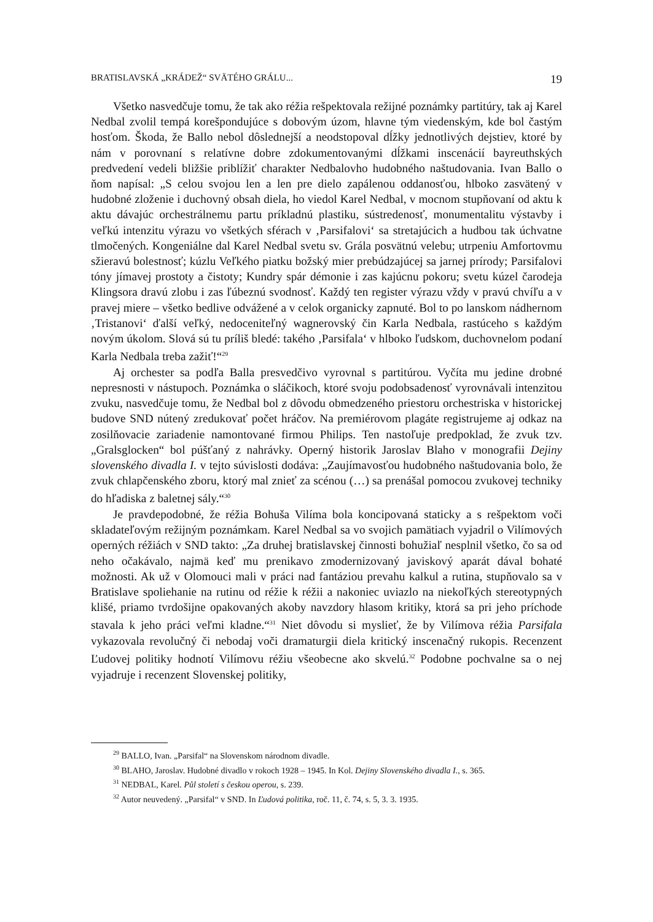BRATISLAVSKÁ „KRÁDEŽ“ SVÄTÉHO GRÁLU... 19
Všetko nasvedčuje tomu, že tak ako réžia rešpektovala režijné poznámky partitúry, tak aj Karel Nedbal zvolil tempá korešpondujúce s dobovým úzom, hlavne tým viedenským, kde bol častým hosťom. Škoda, že Ballo nebol dôslednejší a neodstopoval dĺžky jednotlivých dejstiev, ktoré by nám v porovnaní s relatívne dobre zdokumentovanými dĺžkami inscenácií bayreuthských predvedení vedeli bližšie priblížiť charakter Nedbalovho hudobného naštudovania. Ivan Ballo o ňom napísal: „S celou svojou len a len pre dielo zapálenou oddanosťou, hlboko zasvätený v hudobné zloženie i duchovný obsah diela, ho viedol Karel Nedbal, v mocnom stupňovaní od aktu k aktu dávajúc orchestrálnemu partu príkladnú plastiku, sústredenosť, monumentalitu výstavby i veľkú intenzitu výrazu vo všetkých sférach v ‚Parsifalovi‘ sa stretajúcich a hudbou tak úchvatne tlmočených. Kongeniálne dal Karel Nedbal svetu sv. Grála posvätnú velebu; utrpeniu Amfortovmu sžieravú bolestnosť; kúzlu Veľkého piatku božský mier prebúdzajúcej sa jarnej prírody; Parsifalovi tóny jímavej prostoty a čistoty; Kundry spár démonie i zas kajúcnu pokoru; svetu kúzel čarodeja Klingsora dravú zlobu i zas ľúbeznú svodnosť. Každý ten register výrazu vždy v pravú chvíľu a v pravej miere – všetko bedlive odvážené a v celok organicky zapnuté. Bol to po lanskom nádhernom ‚Tristanovi‘ ďalší veľký, nedoceniteľný wagnerovský čin Karla Nedbala, rastúceho s každým novým úkolom. Slová sú tu príliš bledé: takého ‚Parsifala‘ v hlboko ľudskom, duchovnelom podaní Karla Nedbala treba zažiť!“<sup>29</sup>
Aj orchester sa podľa Balla presvedčivo vyrovnal s partitúrou. Vyčíta mu jedine drobné nepresnosti v nástupoch. Poznámka o sláčikoch, ktoré svoju podobsadenosť vyrovnávali intenzitou zvuku, nasvedčuje tomu, že Nedbal bol z dôvodu obmedzeného priestoru orchestriska v historickej budove SND nútený zredukovať počet hráčov. Na premiérovom plagáte registrujeme aj odkaz na zosilňovacie zariadenie namontované firmou Philips. Ten nastoľuje predpoklad, že zvuk tzv. „Gralsglocken“ bol púšťaný z nahrávky. Operný historik Jaroslav Blaho v monografii Dejiny slovenského divadla I. v tejto súvislosti dodáva: „Zaujímavosťou hudobného naštudovania bolo, že zvuk chlapčenského zboru, ktorý mal znieť za scénou (…) sa prenášal pomocou zvukovej techniky do hľadiska z baletnej sály.“<sup>30</sup>
Je pravdepodobné, že réžia Bohuša Vilíma bola koncipovaná staticky a s rešpektom voči skladateľovým režijným poznámkam. Karel Nedbal sa vo svojich pamätiach vyjadril o Vilímových operných réžiách v SND takto: „Za druhej bratislavskej činnosti bohužiaľ nesplnil všetko, čo sa od neho očakávalo, najmä keď mu prenikavo zmodernizovaný javiskový aparát dával bohaté možnosti. Ak už v Olomouci mali v práci nad fantáziou prevahu kalkul a rutina, stupňovalo sa v Bratislave spoliehanie na rutinu od réžie k réžii a nakoniec uviazlo na niekoľkých stereotypných klišé, priamo tvrdošijne opakovaných akoby navzdory hlasom kritiky, ktorá sa pri jeho príchode stavala k jeho práci veľmi kladne.“<sup>31</sup> Niet dôvodu si myslieť, že by Vilímova réžia Parsifala vykazovala revolučný či nebodaj voči dramaturgii diela kritický inscenačný rukopis. Recenzent Ľudovej politiky hodnotí Vilímovu réžiu všeobecne ako skvelú.<sup>32</sup> Podobne pochvalne sa o nej vyjadruje i recenzent Slovenskej politiky,
<sup>29</sup> BALLO, Ivan. „Parsifal“ na Slovenskom národnom divadle.
<sup>30</sup> BLAHO, Jaroslav. Hudobné divadlo v rokoch 1928 – 1945. In Kol. Dejiny Slovenského divadla I., s. 365.
<sup>31</sup> NEDBAL, Karel. Půl století s českou operou, s. 239.
<sup>32</sup> Autor neuvedený. „Parsifal“ v SND. In Ľudová politika, roč. 11, č. 74, s. 5, 3. 3. 1935.